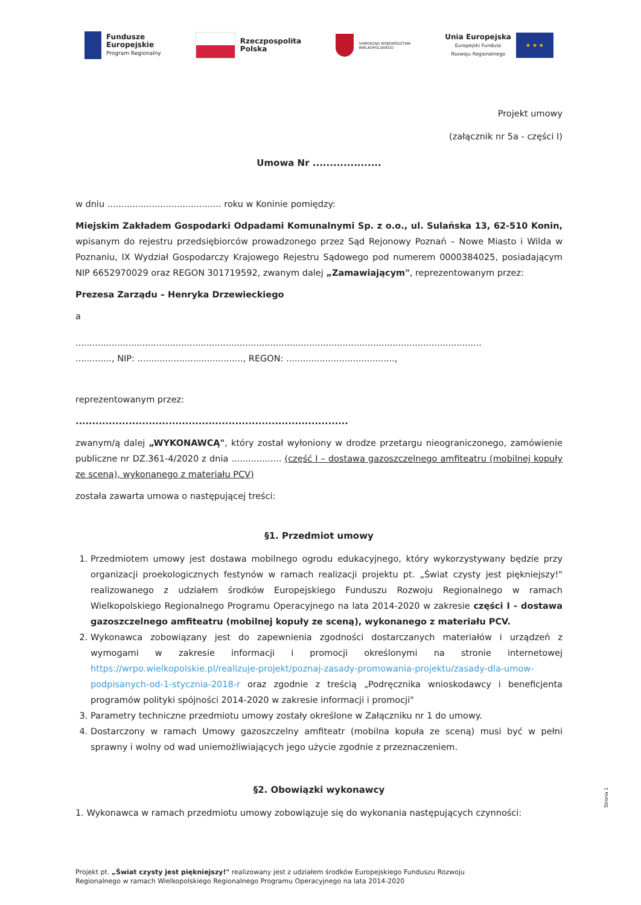Fundusze
Europejskie
Program Regionalny
Rzeczpospolita
Polska
SAMORZĄD WOJEWÓDZTWA
WIELKOPOLSKIEGO
Unia Europejska
Europejski Fundusz
Rozwoju Regionalnego
★ ★ ★
Projekt umowy
(załącznik nr 5a - części I)
Umowa Nr ....................
w dniu ......................................... roku w Koninie pomiędzy:
Miejskim Zakładem Gospodarki Odpadami Komunalnymi Sp. z o.o., ul. Sulańska 13, 62-510 Konin, wpisanym do rejestru przedsiębiorców prowadzonego przez Sąd Rejonowy Poznań – Nowe Miasto i Wilda w Poznaniu, IX Wydział Gospodarczy Krajowego Rejestru Sądowego pod numerem 0000384025, posiadającym NIP 6652970029 oraz REGON 301719592, zwanym dalej „Zamawiającym", reprezentowanym przez:
Prezesa Zarządu – Henryka Drzewieckiego
a
..................................................................................................................................................
............., NIP: ......................................, REGON: .......................................,
reprezentowanym przez:
..................................................................................
zwanym/ą dalej „WYKONAWCĄ", który został wyłoniony w drodze przetargu nieograniczonego, zamówienie publiczne nr DZ.361-4/2020 z dnia .................. (część I – dostawa gazoszczelnego amfiteatru (mobilnej kopuły ze sceną), wykonanego z materiału PCV)
została zawarta umowa o następującej treści:
§1. Przedmiot umowy
1. Przedmiotem umowy jest dostawa mobilnego ogrodu edukacyjnego, który wykorzystywany będzie przy organizacji proekologicznych festynów w ramach realizacji projektu pt. „Świat czysty jest piękniejszy!" realizowanego z udziałem środków Europejskiego Funduszu Rozwoju Regionalnego w ramach Wielkopolskiego Regionalnego Programu Operacyjnego na lata 2014-2020 w zakresie części I - dostawa gazoszczelnego amfiteatru (mobilnej kopuły ze sceną), wykonanego z materiału PCV.
2. Wykonawca zobowiązany jest do zapewnienia zgodności dostarczanych materiałów i urządzeń z wymogami w zakresie informacji i promocji określonymi na stronie internetowej https://wrpo.wielkopolskie.pl/realizuje-projekt/poznaj-zasady-promowania-projektu/zasady-dla-umow-podpisanych-od-1-stycznia-2018-r oraz zgodnie z treścią „Podręcznika wnioskodawcy i beneficjenta programów polityki spójności 2014-2020 w zakresie informacji i promocji"
3. Parametry techniczne przedmiotu umowy zostały określone w Załączniku nr 1 do umowy.
4. Dostarczony w ramach Umowy gazoszczelny amfiteatr (mobilna kopuła ze sceną) musi być w pełni sprawny i wolny od wad uniemożliwiających jego użycie zgodnie z przeznaczeniem.
§2. Obowiązki wykonawcy
1. Wykonawca w ramach przedmiotu umowy zobowiązuje się do wykonania następujących czynności:
Strona 1
Projekt pt. „Świat czysty jest piękniejszy!" realizowany jest z udziałem środków Europejskiego Funduszu Rozwoju
Regionalnego w ramach Wielkopolskiego Regionalnego Programu Operacyjnego na lata 2014-2020